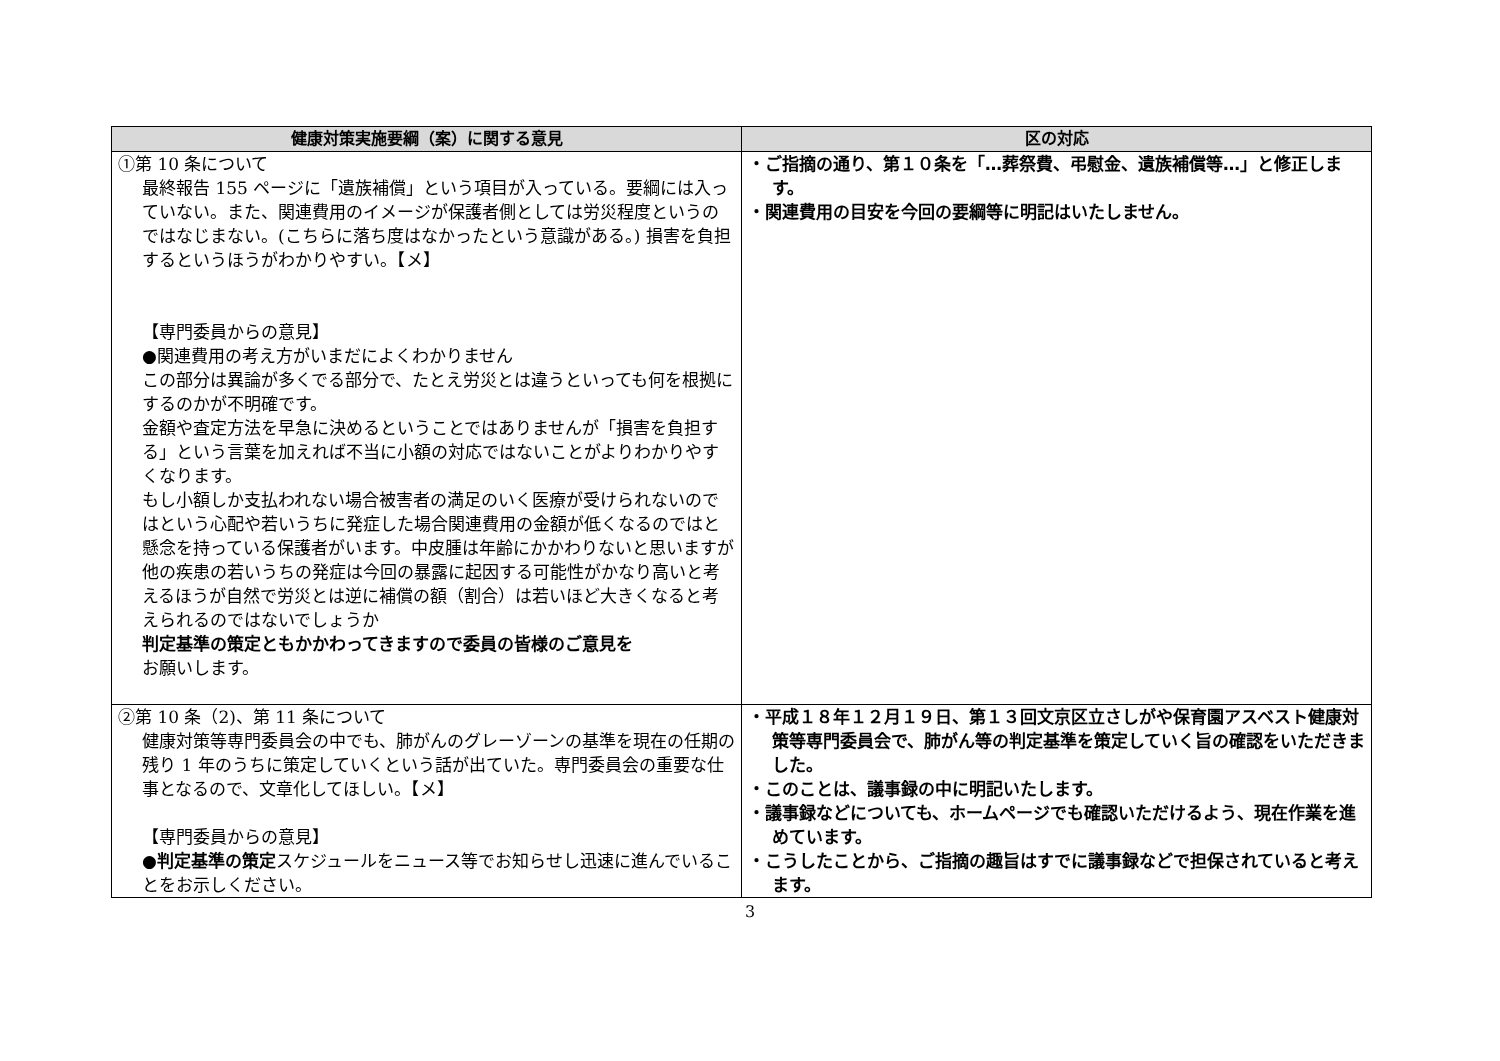| 健康対策実施要綱（案）に関する意見 | 区の対応 |
| --- | --- |
| ①第 10 条について 最終報告 155 ページに「遺族補償」という項目が入っている。要綱には入っていない。また、関連費用のイメージが保護者側としては労災程度というのではなじまない。(こちらに落ち度はなかったという意識がある。) 損害を負担するというほうがわかりやすい。【メ】 【専門委員からの意見】 ●関連費用の考え方がいまだによくわかりません この部分は異論が多くでる部分で、たとえ労災とは違うといっても何を根拠にするのかが不明確です。 金額や査定方法を早急に決めるということではありませんが「損害を負担する」という言葉を加えれば不当に小額の対応ではないことがよりわかりやすくなります。 もし小額しか支払われない場合被害者の満足のいく医療が受けられないのではという心配や若いうちに発症した場合関連費用の金額が低くなるのではと懸念を持っている保護者がいます。中皮腫は年齢にかかわりないと思いますが 他の疾患の若いうちの発症は今回の暴露に起因する可能性がかなり高いと考えるほうが自然で労災とは逆に補償の額（割合）は若いほど大きくなると考えられるのではないでしょうか 判定基準の策定ともかかわってきますので委員の皆様のご意見を お願いします。 | ・ご指摘の通り、第１０条を「…葬祭費、弔慰金、遺族補償等…」と修正します。 ・関連費用の目安を今回の要綱等に明記はいたしません。 |
| ②第 10 条（2)、第 11 条について 健康対策等専門委員会の中でも、肺がんのグレーゾーンの基準を現在の任期の残り 1 年のうちに策定していくという話が出ていた。専門委員会の重要な仕事となるので、文章化してほしい。【メ】 【専門委員からの意見】 ● 判定基準の策定 スケジュールをニュース等でお知らせし迅速に進んでいることをお示しください。 | ・平成１８年１２月１９日、第１３回文京区立さしがや保育園アスベスト健康対策等専門委員会で、肺がん等の判定基準を策定していく旨の確認をいただきました。 ・このことは、議事録の中に明記いたします。 ・議事録などについても、ホームページでも確認いただけるよう、現在作業を進めています。 ・こうしたことから、ご指摘の趣旨はすでに議事録などで担保されていると考えます。 |
3